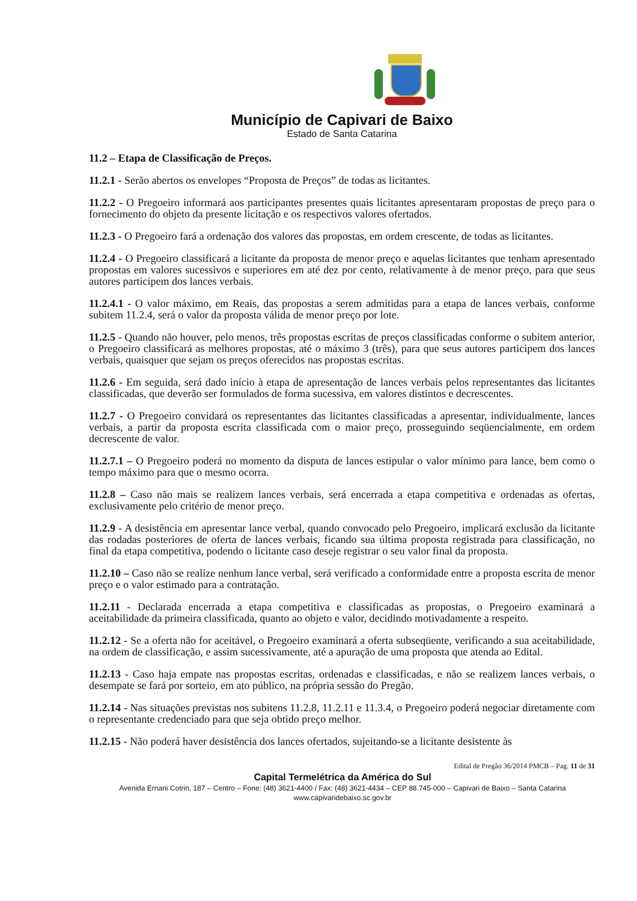Município de Capivari de Baixo
Estado de Santa Catarina
11.2 – Etapa de Classificação de Preços.
11.2.1 - Serão abertos os envelopes “Proposta de Preços” de todas as licitantes.
11.2.2 - O Pregoeiro informará aos participantes presentes quais licitantes apresentaram propostas de preço para o fornecimento do objeto da presente licitação e os respectivos valores ofertados.
11.2.3 - O Pregoeiro fará a ordenação dos valores das propostas, em ordem crescente, de todas as licitantes.
11.2.4 - O Pregoeiro classificará a licitante da proposta de menor preço e aquelas licitantes que tenham apresentado propostas em valores sucessivos e superiores em até dez por cento, relativamente à de menor preço, para que seus autores participem dos lances verbais.
11.2.4.1 - O valor máximo, em Reais, das propostas a serem admitidas para a etapa de lances verbais, conforme subitem 11.2.4, será o valor da proposta válida de menor preço por lote.
11.2.5 - Quando não houver, pelo menos, três propostas escritas de preços classificadas conforme o subitem anterior, o Pregoeiro classificará as melhores propostas, até o máximo 3 (três), para que seus autores participem dos lances verbais, quaisquer que sejam os preços oferecidos nas propostas escritas.
11.2.6 - Em seguida, será dado início à etapa de apresentação de lances verbais pelos representantes das licitantes classificadas, que deverão ser formulados de forma sucessiva, em valores distintos e decrescentes.
11.2.7 - O Pregoeiro convidará os representantes das licitantes classificadas a apresentar, individualmente, lances verbais, a partir da proposta escrita classificada com o maior preço, prosseguindo seqüencialmente, em ordem decrescente de valor.
11.2.7.1 – O Pregoeiro poderá no momento da disputa de lances estipular o valor mínimo para lance, bem como o tempo máximo para que o mesmo ocorra.
11.2.8 – Caso não mais se realizem lances verbais, será encerrada a etapa competitiva e ordenadas as ofertas, exclusivamente pelo critério de menor preço.
11.2.9 - A desistência em apresentar lance verbal, quando convocado pelo Pregoeiro, implicará exclusão da licitante das rodadas posteriores de oferta de lances verbais, ficando sua última proposta registrada para classificação, no final da etapa competitiva, podendo o licitante caso deseje registrar o seu valor final da proposta.
11.2.10 – Caso não se realize nenhum lance verbal, será verificado a conformidade entre a proposta escrita de menor preço e o valor estimado para a contratação.
11.2.11 - Declarada encerrada a etapa competitiva e classificadas as propostas, o Pregoeiro examinará a aceitabilidade da primeira classificada, quanto ao objeto e valor, decidindo motivadamente a respeito.
11.2.12 - Se a oferta não for aceitável, o Pregoeiro examinará a oferta subseqüente, verificando a sua aceitabilidade, na ordem de classificação, e assim sucessivamente, até a apuração de uma proposta que atenda ao Edital.
11.2.13 - Caso haja empate nas propostas escritas, ordenadas e classificadas, e não se realizem lances verbais, o desempate se fará por sorteio, em ato público, na própria sessão do Pregão.
11.2.14 - Nas situações previstas nos subitens 11.2.8, 11.2.11 e 11.3.4, o Pregoeiro poderá negociar diretamente com o representante credenciado para que seja obtido preço melhor.
11.2.15 - Não poderá haver desistência dos lances ofertados, sujeitando-se a licitante desistente às
Edital de Pregão 36/2014 PMCB – Pag. 11 de 31
Capital Termelétrica da América do Sul
Avenida Ernani Cotrin, 187 – Centro – Fone: (48) 3621-4400 / Fax: (48) 3621-4434 – CEP 88.745-000 – Capivari de Baixo – Santa Catarina
www.capivaridebaixo.sc.gov.br